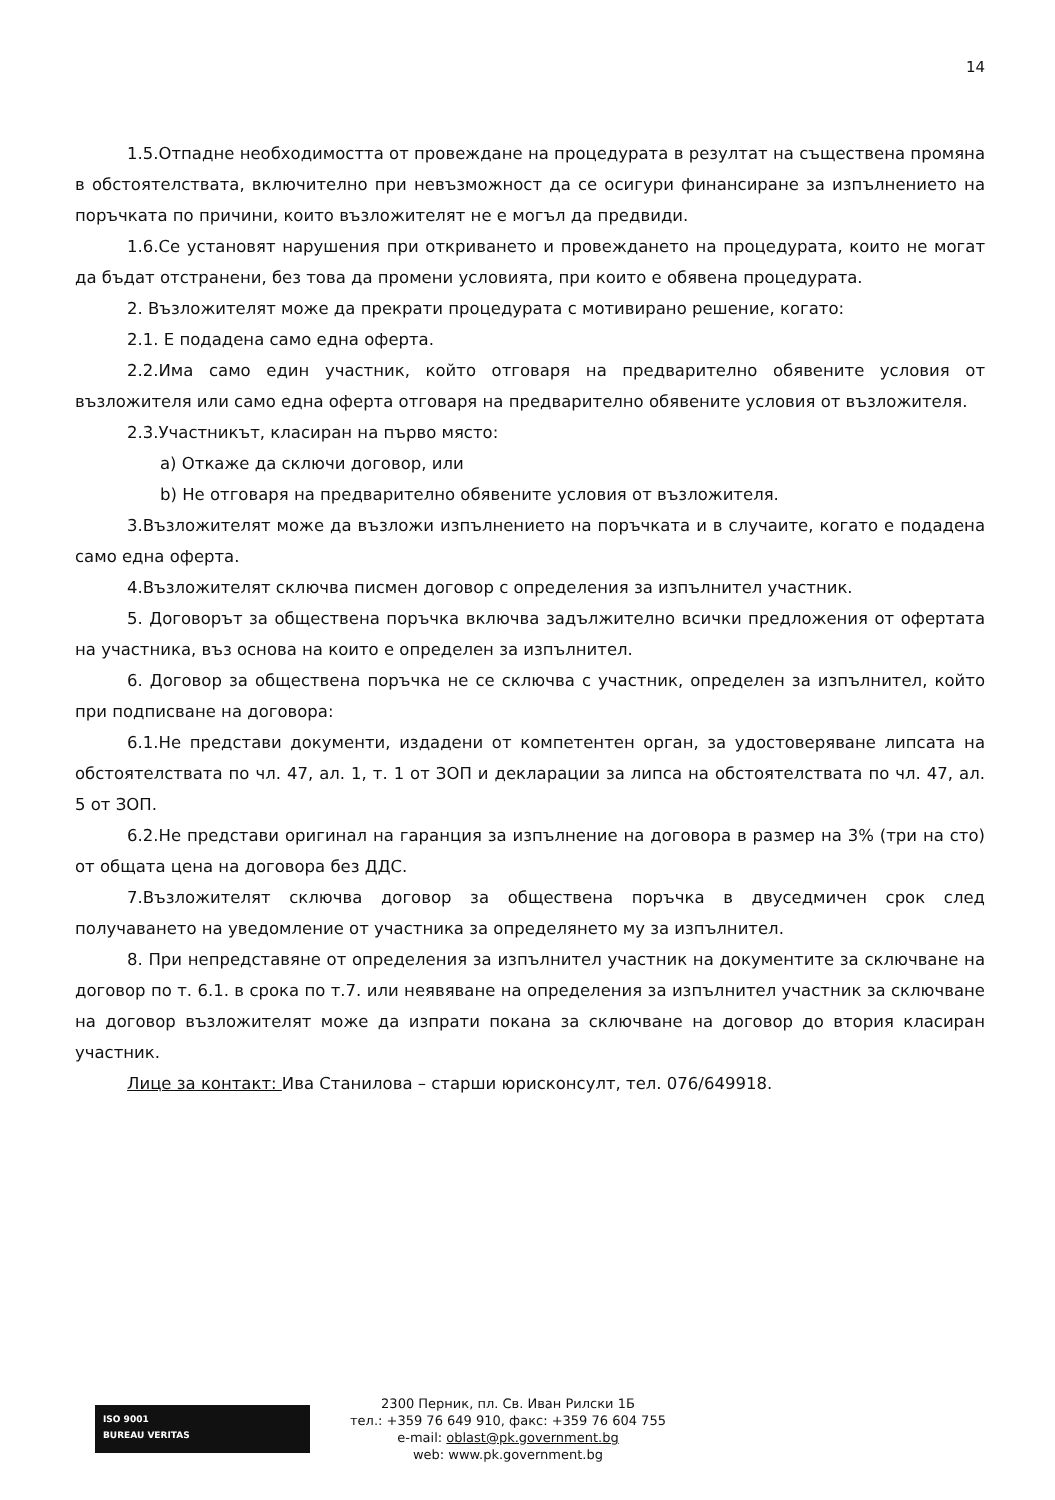14
1.5.Отпадне необходимостта от провеждане на процедурата в резултат на съществена промяна в обстоятелствата, включително при невъзможност да се осигури финансиране за изпълнението на поръчката по причини, които възложителят не е могъл да предвиди.
1.6.Се установят нарушения при откриването и провеждането на процедурата, които не могат да бъдат отстранени, без това да промени условията, при които е обявена процедурата.
2. Възложителят може да прекрати процедурата с мотивирано решение, когато:
2.1. Е подадена само една оферта.
2.2.Има само един участник, който отговаря на предварително обявените условия от възложителя или само една оферта отговаря на предварително обявените условия от възложителя.
2.3.Участникът, класиран на първо място:
a) Откаже да сключи договор, или
b) Не отговаря на предварително обявените условия от възложителя.
3.Възложителят може да възложи изпълнението на поръчката и в случаите, когато е подадена само една оферта.
4.Възложителят сключва писмен договор с определения за изпълнител участник.
5. Договорът за обществена поръчка включва задължително всички предложения от офертата на участника, въз основа на които е определен за изпълнител.
6. Договор за обществена поръчка не се сключва с участник, определен за изпълнител, който при подписване на договора:
6.1.Не представи документи, издадени от компетентен орган, за удостоверяване липсата на обстоятелствата по чл. 47, ал. 1, т. 1 от ЗОП и декларации за липса на обстоятелствата по чл. 47, ал. 5 от ЗОП.
6.2.Не представи оригинал на гаранция за изпълнение на договора в размер на 3% (три на сто) от общата цена на договора без ДДС.
7.Възложителят сключва договор за обществена поръчка в двуседмичен срок след получаването на уведомление от участника за определянето му за изпълнител.
8. При непредставяне от определения за изпълнител участник на документите за сключване на договор по т. 6.1. в срока по т.7. или неявяване на определения за изпълнител участник за сключване на договор възложителят може да изпрати покана за сключване на договор до втория класиран участник.
Лице за контакт: Ива Станилова – старши юрисконсулт, тел. 076/649918.
ISO 9001
BUREAU VERITAS
2300 Перник, пл. Св. Иван Рилски 1Б
тел.: +359 76 649 910, факс: +359 76 604 755
e-mail: oblast@pk.government.bg
web: www.pk.government.bg